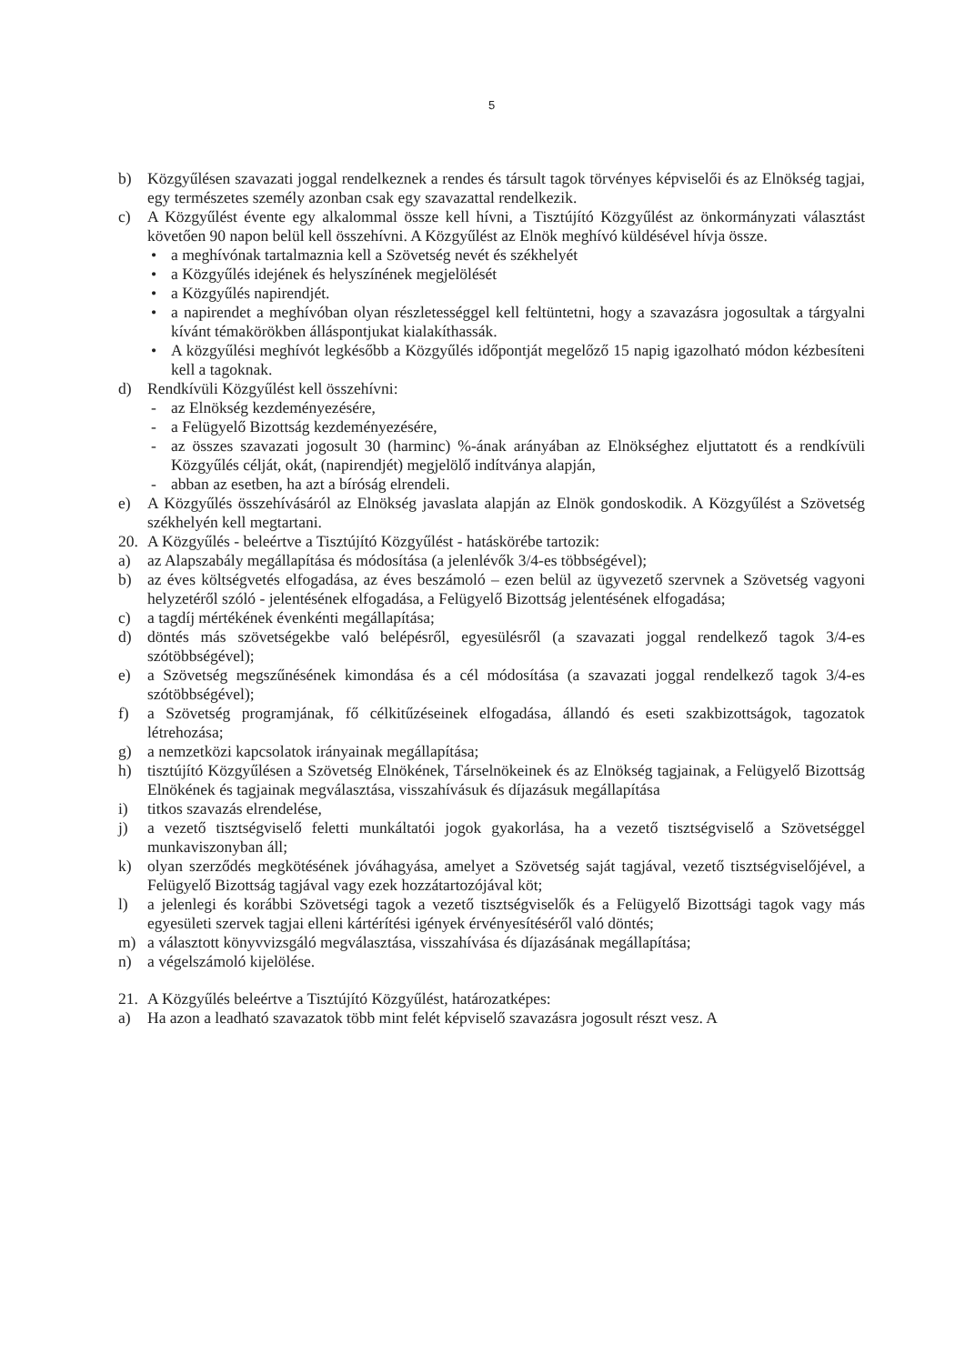5
b) Közgyűlésen szavazati joggal rendelkeznek a rendes és társult tagok törvényes képviselői és az Elnökség tagjai, egy természetes személy azonban csak egy szavazattal rendelkezik.
c) A Közgyűlést évente egy alkalommal össze kell hívni, a Tisztújító Közgyűlést az önkormányzati választást követően 90 napon belül kell összehívni. A Közgyűlést az Elnök meghívó küldésével hívja össze.
• a meghívónak tartalmaznia kell a Szövetség nevét és székhelyét
• a Közgyűlés idejének és helyszínének megjelölését
• a Közgyűlés napirendjét.
• a napirendet a meghívóban olyan részletességgel kell feltüntetni, hogy a szavazásra jogosultak a tárgyalni kívánt témakörökben álláspontjukat kialakíthassák.
• A közgyűlési meghívót legkésőbb a Közgyűlés időpontját megelőző 15 napig igazolható módon kézbesíteni kell a tagoknak.
d) Rendkívüli Közgyűlést kell összehívni:
- az Elnökség kezdeményezésére,
- a Felügyelő Bizottság kezdeményezésére,
- az összes szavazati jogosult 30 (harminc) %-ának arányában az Elnökséghez eljuttatott és a rendkívüli Közgyűlés célját, okát, (napirendjét) megjelölő indítványa alapján,
- abban az esetben, ha azt a bíróság elrendeli.
e) A Közgyűlés összehívásáról az Elnökség javaslata alapján az Elnök gondoskodik. A Közgyűlést a Szövetség székhelyén kell megtartani.
20. A Közgyűlés - beleértve a Tisztújító Közgyűlést - hatáskörébe tartozik:
a) az Alapszabály megállapítása és módosítása (a jelenlévők 3/4-es többségével);
b) az éves költségvetés elfogadása, az éves beszámoló – ezen belül az ügyvezető szervnek a Szövetség vagyoni helyzetéről szóló - jelentésének elfogadása, a Felügyelő Bizottság jelentésének elfogadása;
c) a tagdíj mértékének évenkénti megállapítása;
d) döntés más szövetségekbe való belépésről, egyesülésről (a szavazati joggal rendelkező tagok 3/4-es szótöbbségével);
e) a Szövetség megszűnésének kimondása és a cél módosítása (a szavazati joggal rendelkező tagok 3/4-es szótöbbségével);
f) a Szövetség programjának, fő célkitűzéseinek elfogadása, állandó és eseti szakbizottságok, tagozatok létrehozása;
g) a nemzetközi kapcsolatok irányainak megállapítása;
h) tisztújító Közgyűlésen a Szövetség Elnökének, Társelnökeinek és az Elnökség tagjainak, a Felügyelő Bizottság Elnökének és tagjainak megválasztása, visszahívásuk és díjazásuk megállapítása
i) titkos szavazás elrendelése,
j) a vezető tisztségviselő feletti munkáltatói jogok gyakorlása, ha a vezető tisztségviselő a Szövetséggel munkaviszonyban áll;
k) olyan szerződés megkötésének jóváhagyása, amelyet a Szövetség saját tagjával, vezető tisztségviselőjével, a Felügyelő Bizottság tagjával vagy ezek hozzátartozójával köt;
l) a jelenlegi és korábbi Szövetségi tagok a vezető tisztségviselők és a Felügyelő Bizottsági tagok vagy más egyesületi szervek tagjai elleni kártérítési igények érvényesítéséről való döntés;
m) a választott könyvvizsgáló megválasztása, visszahívása és díjazásának megállapítása;
n) a végelszámoló kijelölése.
21. A Közgyűlés beleértve a Tisztújító Közgyűlést, határozatképes:
a) Ha azon a leadható szavazatok több mint felét képviselő szavazásra jogosult részt vesz. A